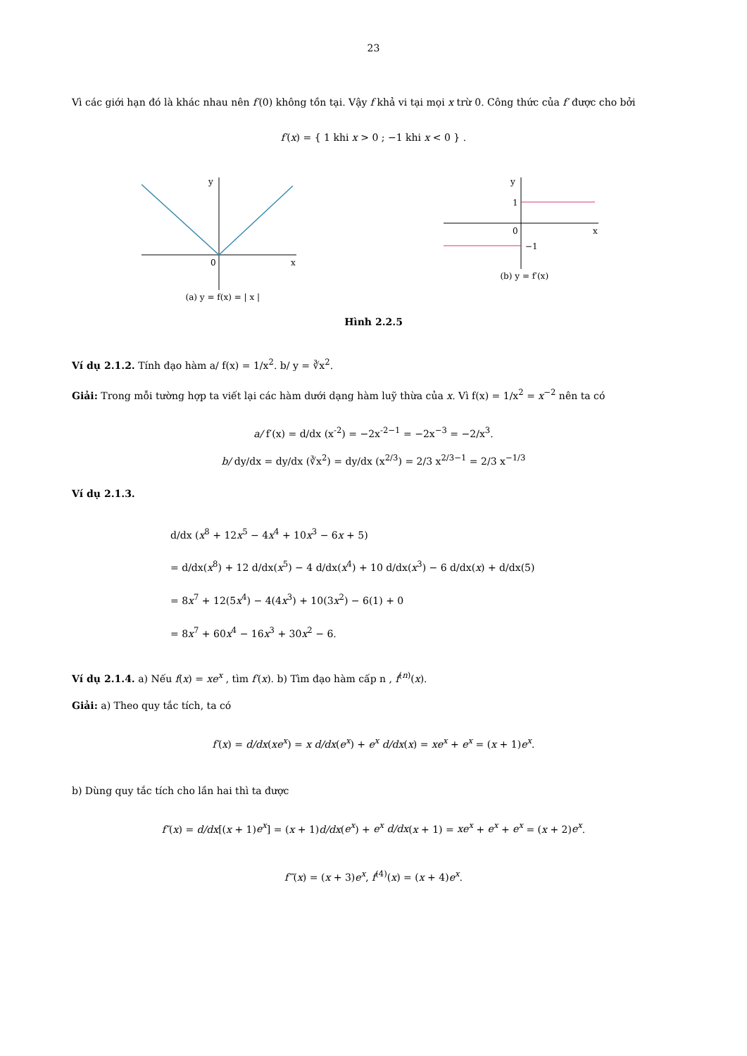23
Vì các giới hạn đó là khác nhau nên f′(0) không tồn tại. Vậy f khả vi tại mọi x trừ 0. Công thức của f′ được cho bởi
f′(x) = { 1 khi x > 0 ; −1 khi x < 0 } .
y
0
x
(a) y = f(x) = | x |
y
1
0
−1
x
(b) y = f′(x)
Hình 2.2.5
Ví dụ 2.1.2. Tính đạo hàm a/ f(x) = 1/x<sup>2</sup>. b/ y = ∛x<sup>2</sup>.
Giải: Trong mỗi tường hợp ta viết lại các hàm dưới dạng hàm luỹ thừa của x. Vì f(x) = 1/x<sup>2</sup> = x<sup>−2</sup> nên ta có
a/ f′(x) = d/dx (x<sup>-2</sup>) = −2x<sup>-2−1</sup> = −2x<sup>−3</sup> = −2/x<sup>3</sup>.
b/ dy/dx = dy/dx (∛x<sup>2</sup>) = dy/dx (x<sup>2/3</sup>) = 2/3 x<sup>2/3−1</sup> = 2/3 x<sup>−1/3</sup>
Ví dụ 2.1.3.
d/dx (x<sup>8</sup> + 12x<sup>5</sup> − 4x<sup>4</sup> + 10x<sup>3</sup> − 6x + 5)
= d/dx(x<sup>8</sup>) + 12 d/dx(x<sup>5</sup>) − 4 d/dx(x<sup>4</sup>) + 10 d/dx(x<sup>3</sup>) − 6 d/dx(x) + d/dx(5)
= 8x<sup>7</sup> + 12(5x<sup>4</sup>) − 4(4x<sup>3</sup>) + 10(3x<sup>2</sup>) − 6(1) + 0
= 8x<sup>7</sup> + 60x<sup>4</sup> − 16x<sup>3</sup> + 30x<sup>2</sup> − 6.
Ví dụ 2.1.4. a) Nếu f(x) = xe<sup>x</sup> , tìm f′(x). b) Tìm đạo hàm cấp n , f<sup>(n)</sup>(x).
Giải: a) Theo quy tắc tích, ta có
f′(x) = d/dx(xe<sup>x</sup>) = x d/dx(e<sup>x</sup>) + e<sup>x</sup> d/dx(x) = xe<sup>x</sup> + e<sup>x</sup> = (x + 1)e<sup>x</sup>.
b) Dùng quy tắc tích cho lần hai thì ta được
f″(x) = d/dx[(x + 1)e<sup>x</sup>] = (x + 1)d/dx(e<sup>x</sup>) + e<sup>x</sup> d/dx(x + 1) = xe<sup>x</sup> + e<sup>x</sup> + e<sup>x</sup> = (x + 2)e<sup>x</sup>.
f‴(x) = (x + 3)e<sup>x</sup>, f<sup>(4)</sup>(x) = (x + 4)e<sup>x</sup>.